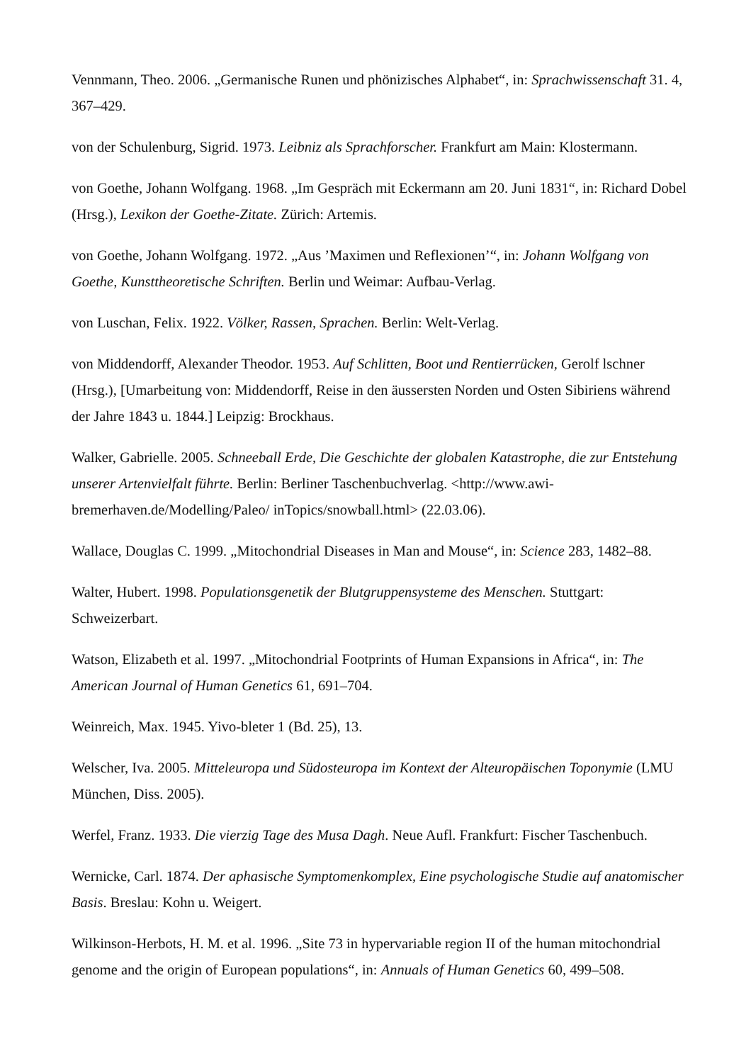Vennmann, Theo. 2006. „Germanische Runen und phönizisches Alphabet“, in: Sprachwissenschaft 31. 4, 367–429.
von der Schulenburg, Sigrid. 1973. Leibniz als Sprachforscher. Frankfurt am Main: Klostermann.
von Goethe, Johann Wolfgang. 1968. „Im Gespräch mit Eckermann am 20. Juni 1831“, in: Richard Dobel (Hrsg.), Lexikon der Goethe-Zitate. Zürich: Artemis.
von Goethe, Johann Wolfgang. 1972. „Aus ’Maximen und Reflexionen’“, in: Johann Wolfgang von Goethe, Kunsttheoretische Schriften. Berlin und Weimar: Aufbau-Verlag.
von Luschan, Felix. 1922. Völker, Rassen, Sprachen. Berlin: Welt-Verlag.
von Middendorff, Alexander Theodor. 1953. Auf Schlitten, Boot und Rentierrücken, Gerolf lschner (Hrsg.), [Umarbeitung von: Middendorff, Reise in den äussersten Norden und Osten Sibiriens während der Jahre 1843 u. 1844.] Leipzig: Brockhaus.
Walker, Gabrielle. 2005. Schneeball Erde, Die Geschichte der globalen Katastrophe, die zur Entstehung unserer Artenvielfalt führte. Berlin: Berliner Taschenbuchverlag. <http://www.awi-bremerhaven.de/Modelling/Paleo/ inTopics/snowball.html> (22.03.06).
Wallace, Douglas C. 1999. „Mitochondrial Diseases in Man and Mouse“, in: Science 283, 1482–88.
Walter, Hubert. 1998. Populationsgenetik der Blutgruppensysteme des Menschen. Stuttgart: Schweizerbart.
Watson, Elizabeth et al. 1997. „Mitochondrial Footprints of Human Expansions in Africa“, in: The American Journal of Human Genetics 61, 691–704.
Weinreich, Max. 1945. Yivo-bleter 1 (Bd. 25), 13.
Welscher, Iva. 2005. Mitteleuropa und Südosteuropa im Kontext der Alteuropäischen Toponymie (LMU München, Diss. 2005).
Werfel, Franz. 1933. Die vierzig Tage des Musa Dagh. Neue Aufl. Frankfurt: Fischer Taschenbuch.
Wernicke, Carl. 1874. Der aphasische Symptomenkomplex, Eine psychologische Studie auf anatomischer Basis. Breslau: Kohn u. Weigert.
Wilkinson-Herbots, H. M. et al. 1996. „Site 73 in hypervariable region II of the human mitochondrial genome and the origin of European populations“, in: Annuals of Human Genetics 60, 499–508.